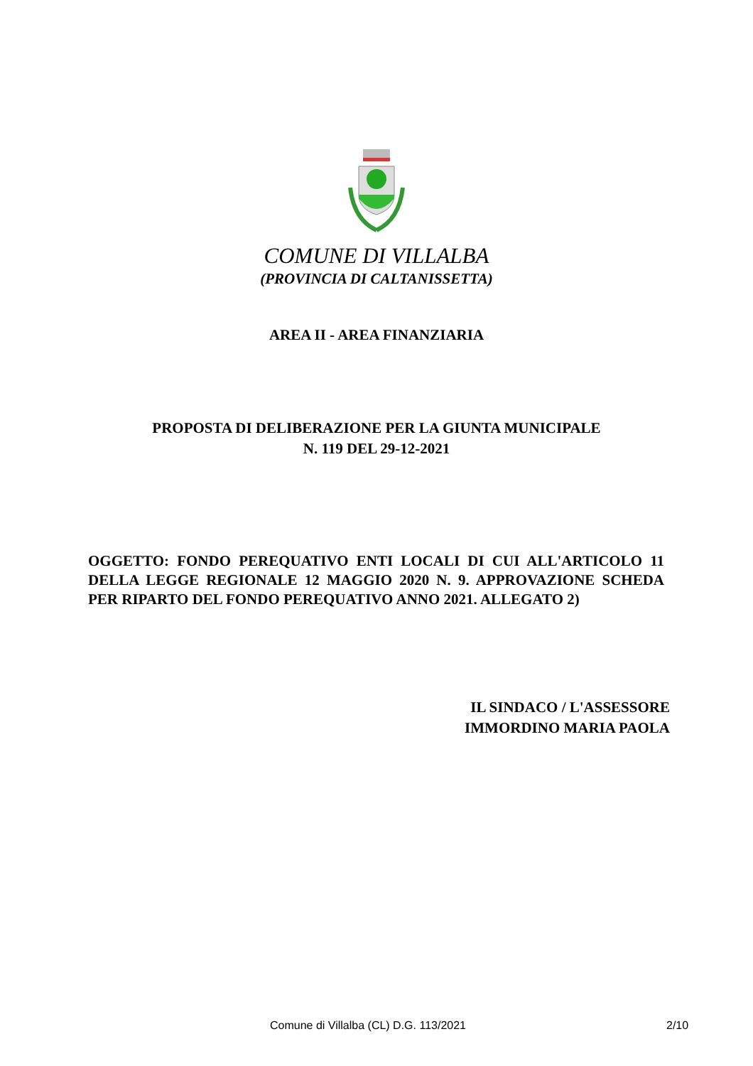COMUNE DI VILLALBA
(PROVINCIA DI CALTANISSETTA)
AREA II - AREA FINANZIARIA
PROPOSTA DI DELIBERAZIONE PER LA GIUNTA MUNICIPALE
N. 119 DEL 29-12-2021
OGGETTO: FONDO PEREQUATIVO ENTI LOCALI DI CUI ALL'ARTICOLO 11 DELLA LEGGE REGIONALE 12 MAGGIO 2020 N. 9. APPROVAZIONE SCHEDA PER RIPARTO DEL FONDO PEREQUATIVO ANNO 2021. ALLEGATO 2)
IL SINDACO / L'ASSESSORE
IMMORDINO MARIA PAOLA
Comune di Villalba (CL) D.G. 113/2021 2/10